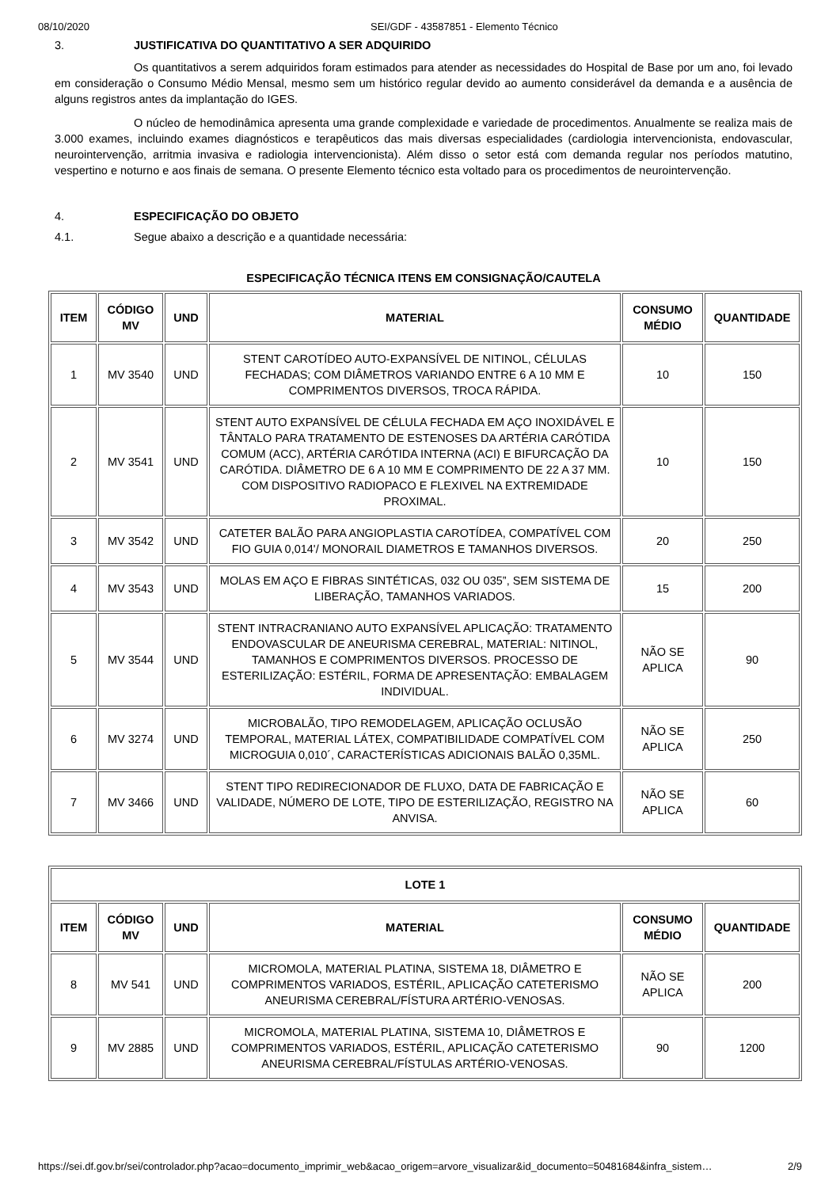08/10/2020 SEI/GDF - 43587851 - Elemento Técnico
3. JUSTIFICATIVA DO QUANTITATIVO A SER ADQUIRIDO
Os quantitativos a serem adquiridos foram estimados para atender as necessidades do Hospital de Base por um ano, foi levado em consideração o Consumo Médio Mensal, mesmo sem um histórico regular devido ao aumento considerável da demanda e a ausência de alguns registros antes da implantação do IGES.
O núcleo de hemodinâmica apresenta uma grande complexidade e variedade de procedimentos. Anualmente se realiza mais de 3.000 exames, incluindo exames diagnósticos e terapêuticos das mais diversas especialidades (cardiologia intervencionista, endovascular, neurointervenção, arritmia invasiva e radiologia intervencionista). Além disso o setor está com demanda regular nos períodos matutino, vespertino e noturno e aos finais de semana. O presente Elemento técnico esta voltado para os procedimentos de neurointervenção.
4. ESPECIFICAÇÃO DO OBJETO
4.1. Segue abaixo a descrição e a quantidade necessária:
ESPECIFICAÇÃO TÉCNICA ITENS EM CONSIGNAÇÃO/CAUTELA
| ITEM | CÓDIGO MV | UND | MATERIAL | CONSUMO MÉDIO | QUANTIDADE |
| --- | --- | --- | --- | --- | --- |
| 1 | MV 3540 | UND | STENT CAROTÍDEO AUTO-EXPANSÍVEL DE NITINOL, CÉLULAS FECHADAS; COM DIÂMETROS VARIANDO ENTRE 6 A 10 MM E COMPRIMENTOS DIVERSOS, TROCA RÁPIDA. | 10 | 150 |
| 2 | MV 3541 | UND | STENT AUTO EXPANSÍVEL DE CÉLULA FECHADA EM AÇO INOXIDÁVEL E TÂNTALO PARA TRATAMENTO DE ESTENOSES DA ARTÉRIA CARÓTIDA COMUM (ACC), ARTÉRIA CARÓTIDA INTERNA (ACI) E BIFURCAÇÃO DA CARÓTIDA. DIÂMETRO DE 6 A 10 MM E COMPRIMENTO DE 22 A 37 MM. COM DISPOSITIVO RADIOPACO E FLEXIVEL NA EXTREMIDADE PROXIMAL. | 10 | 150 |
| 3 | MV 3542 | UND | CATETER BALÃO PARA ANGIOPLASTIA CAROTÍDEA, COMPATÍVEL COM FIO GUIA 0,014'/ MONORAIL DIAMETROS E TAMANHOS DIVERSOS. | 20 | 250 |
| 4 | MV 3543 | UND | MOLAS EM AÇO E FIBRAS SINTÉTICAS, 032 OU 035”, SEM SISTEMA DE LIBERAÇÃO, TAMANHOS VARIADOS. | 15 | 200 |
| 5 | MV 3544 | UND | STENT INTRACRANIANO AUTO EXPANSÍVEL APLICAÇÃO: TRATAMENTO ENDOVASCULAR DE ANEURISMA CEREBRAL, MATERIAL: NITINOL, TAMANHOS E COMPRIMENTOS DIVERSOS. PROCESSO DE ESTERILIZAÇÃO: ESTÉRIL, FORMA DE APRESENTAÇÃO: EMBALAGEM INDIVIDUAL. | NÃO SE APLICA | 90 |
| 6 | MV 3274 | UND | MICROBALÃO, TIPO REMODELAGEM, APLICAÇÃO OCLUSÃO TEMPORAL, MATERIAL LÁTEX, COMPATIBILIDADE COMPATÍVEL COM MICROGUIA 0,010´, CARACTERÍSTICAS ADICIONAIS BALÃO 0,35ML. | NÃO SE APLICA | 250 |
| 7 | MV 3466 | UND | STENT TIPO REDIRECIONADOR DE FLUXO, DATA DE FABRICAÇÃO E VALIDADE, NÚMERO DE LOTE, TIPO DE ESTERILIZAÇÃO, REGISTRO NA ANVISA. | NÃO SE APLICA | 60 |
| LOTE 1 | | | | | |
| --- | --- | --- | --- | --- | --- |
| ITEM | CÓDIGO MV | UND | MATERIAL | CONSUMO MÉDIO | QUANTIDADE |
| 8 | MV 541 | UND | MICROMOLA, MATERIAL PLATINA, SISTEMA 18, DIÂMETRO E COMPRIMENTOS VARIADOS, ESTÉRIL, APLICAÇÃO CATETERISMO ANEURISMA CEREBRAL/FÍSTURA ARTÉRIO-VENOSAS. | NÃO SE APLICA | 200 |
| 9 | MV 2885 | UND | MICROMOLA, MATERIAL PLATINA, SISTEMA 10, DIÂMETROS E COMPRIMENTOS VARIADOS, ESTÉRIL, APLICAÇÃO CATETERISMO ANEURISMA CEREBRAL/FÍSTULAS ARTÉRIO-VENOSAS. | 90 | 1200 |
https://sei.df.gov.br/sei/controlador.php?acao=documento_imprimir_web&acao_origem=arvore_visualizar&id_documento=50481684&infra_sistem… 2/9